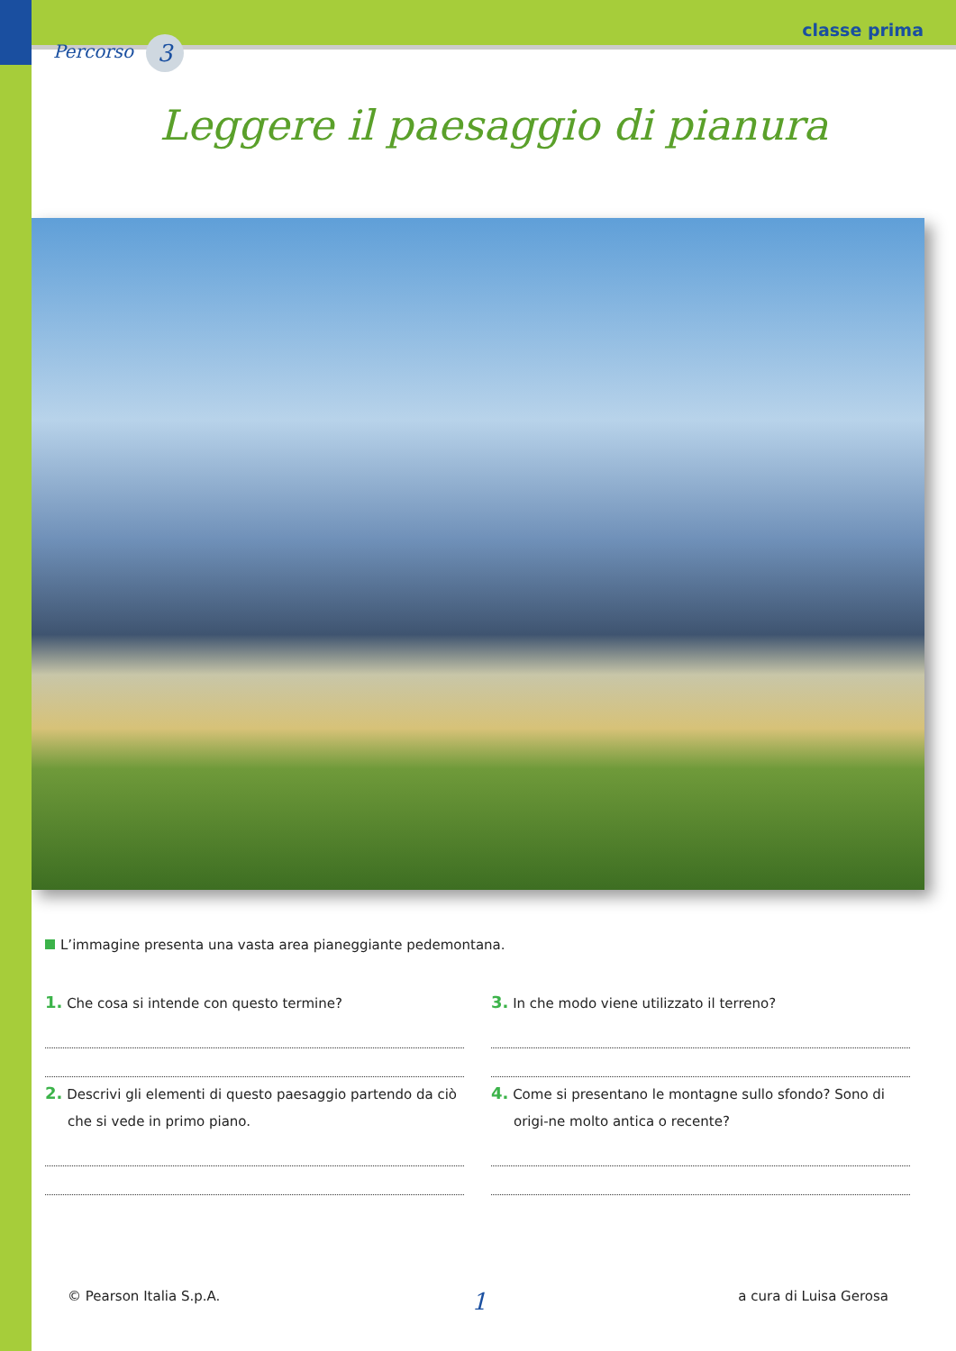Percorso 3
classe prima
Leggere il paesaggio di pianura
L’immagine presenta una vasta area pianeggiante pedemontana.
1. Che cosa si intende con questo termine?
2. Descrivi gli elementi di questo paesaggio partendo da ciò che si vede in primo piano.
3. In che modo viene utilizzato il terreno?
4. Come si presentano le montagne sullo sfondo? Sono di origi-ne molto antica o recente?
© Pearson Italia S.p.A. 1 a cura di Luisa Gerosa